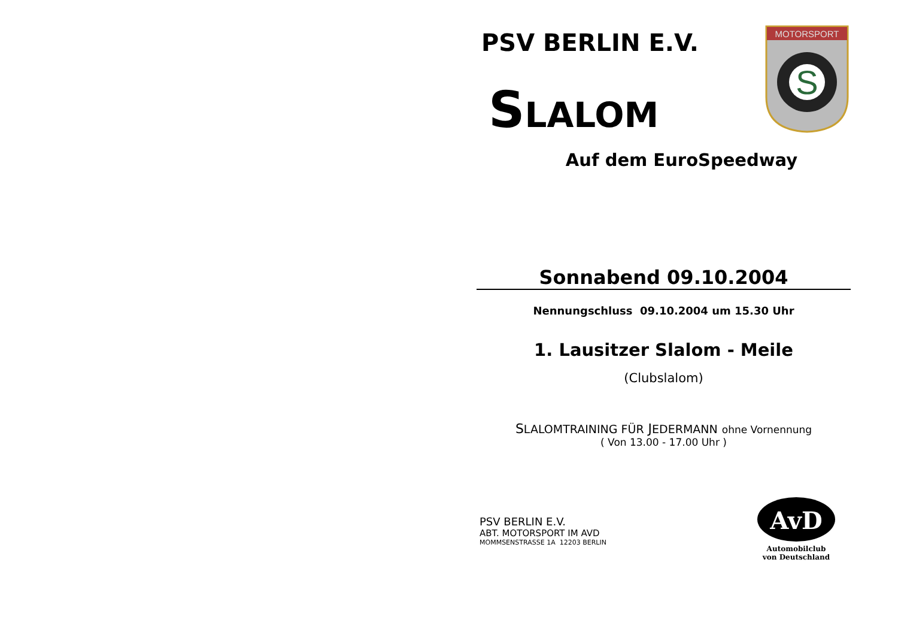PSV BERLIN E.V.
SLALOM
Auf dem EuroSpeedway
Sonnabend 09.10.2004
Nennungschluss 09.10.2004 um 15.30 Uhr
1. Lausitzer Slalom - Meile
(Clubslalom)
SLALOMTRAINING FÜR JEDERMANN ohne Vornennung
( Von 13.00 - 17.00 Uhr )
PSV BERLIN E.V.
ABT. MOTORSPORT IM AVD
MOMMSENSTRASSE 1A 12203 BERLIN
MOTORSPORT
S
AvD
Automobilclub
von Deutschland